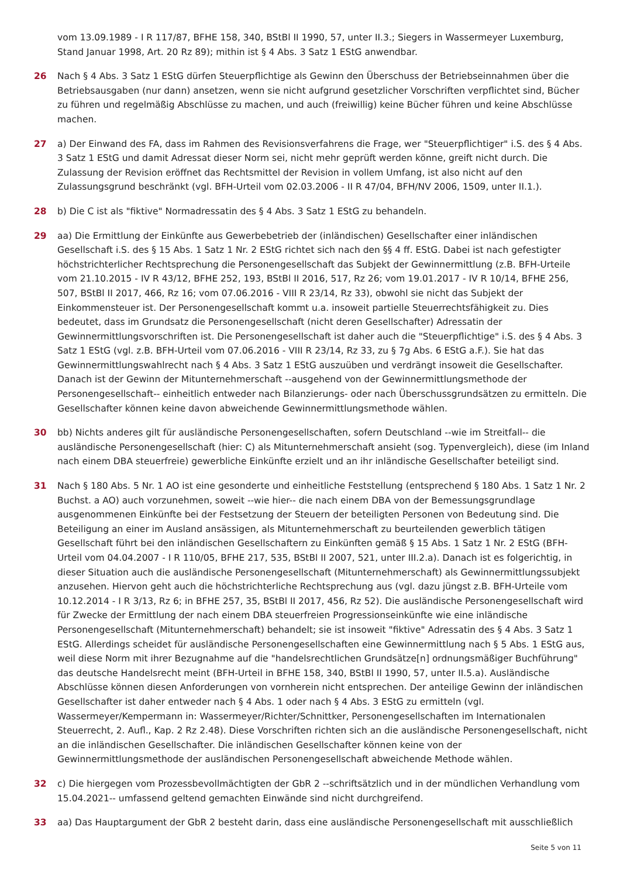vom 13.09.1989 - I R 117/87, BFHE 158, 340, BStBl II 1990, 57, unter II.3.; Siegers in Wassermeyer Luxemburg, Stand Januar 1998, Art. 20 Rz 89); mithin ist § 4 Abs. 3 Satz 1 EStG anwendbar.
26 Nach § 4 Abs. 3 Satz 1 EStG dürfen Steuerpflichtige als Gewinn den Überschuss der Betriebseinnahmen über die Betriebsausgaben (nur dann) ansetzen, wenn sie nicht aufgrund gesetzlicher Vorschriften verpflichtet sind, Bücher zu führen und regelmäßig Abschlüsse zu machen, und auch (freiwillig) keine Bücher führen und keine Abschlüsse machen.
27 a) Der Einwand des FA, dass im Rahmen des Revisionsverfahrens die Frage, wer "Steuerpflichtiger" i.S. des § 4 Abs. 3 Satz 1 EStG und damit Adressat dieser Norm sei, nicht mehr geprüft werden könne, greift nicht durch. Die Zulassung der Revision eröffnet das Rechtsmittel der Revision in vollem Umfang, ist also nicht auf den Zulassungsgrund beschränkt (vgl. BFH-Urteil vom 02.03.2006 - II R 47/04, BFH/NV 2006, 1509, unter II.1.).
28 b) Die C ist als "fiktive" Normadressatin des § 4 Abs. 3 Satz 1 EStG zu behandeln.
29 aa) Die Ermittlung der Einkünfte aus Gewerbebetrieb der (inländischen) Gesellschafter einer inländischen Gesellschaft i.S. des § 15 Abs. 1 Satz 1 Nr. 2 EStG richtet sich nach den §§ 4 ff. EStG. Dabei ist nach gefestigter höchstrichterlicher Rechtsprechung die Personengesellschaft das Subjekt der Gewinnermittlung (z.B. BFH-Urteile vom 21.10.2015 - IV R 43/12, BFHE 252, 193, BStBl II 2016, 517, Rz 26; vom 19.01.2017 - IV R 10/14, BFHE 256, 507, BStBl II 2017, 466, Rz 16; vom 07.06.2016 - VIII R 23/14, Rz 33), obwohl sie nicht das Subjekt der Einkommensteuer ist. Der Personengesellschaft kommt u.a. insoweit partielle Steuerrechtsfähigkeit zu. Dies bedeutet, dass im Grundsatz die Personengesellschaft (nicht deren Gesellschafter) Adressatin der Gewinnermittlungsvorschriften ist. Die Personengesellschaft ist daher auch die "Steuerpflichtige" i.S. des § 4 Abs. 3 Satz 1 EStG (vgl. z.B. BFH-Urteil vom 07.06.2016 - VIII R 23/14, Rz 33, zu § 7g Abs. 6 EStG a.F.). Sie hat das Gewinnermittlungswahlrecht nach § 4 Abs. 3 Satz 1 EStG auszuüben und verdrängt insoweit die Gesellschafter. Danach ist der Gewinn der Mitunternehmerschaft --ausgehend von der Gewinnermittlungsmethode der Personengesellschaft-- einheitlich entweder nach Bilanzierungs- oder nach Überschussgrundsätzen zu ermitteln. Die Gesellschafter können keine davon abweichende Gewinnermittlungsmethode wählen.
30 bb) Nichts anderes gilt für ausländische Personengesellschaften, sofern Deutschland --wie im Streitfall-- die ausländische Personengesellschaft (hier: C) als Mitunternehmerschaft ansieht (sog. Typenvergleich), diese (im Inland nach einem DBA steuerfreie) gewerbliche Einkünfte erzielt und an ihr inländische Gesellschafter beteiligt sind.
31 Nach § 180 Abs. 5 Nr. 1 AO ist eine gesonderte und einheitliche Feststellung (entsprechend § 180 Abs. 1 Satz 1 Nr. 2 Buchst. a AO) auch vorzunehmen, soweit --wie hier-- die nach einem DBA von der Bemessungsgrundlage ausgenommenen Einkünfte bei der Festsetzung der Steuern der beteiligten Personen von Bedeutung sind. Die Beteiligung an einer im Ausland ansässigen, als Mitunternehmerschaft zu beurteilenden gewerblich tätigen Gesellschaft führt bei den inländischen Gesellschaftern zu Einkünften gemäß § 15 Abs. 1 Satz 1 Nr. 2 EStG (BFH-Urteil vom 04.04.2007 - I R 110/05, BFHE 217, 535, BStBl II 2007, 521, unter III.2.a). Danach ist es folgerichtig, in dieser Situation auch die ausländische Personengesellschaft (Mitunternehmerschaft) als Gewinnermittlungssubjekt anzusehen. Hiervon geht auch die höchstrichterliche Rechtsprechung aus (vgl. dazu jüngst z.B. BFH-Urteile vom 10.12.2014 - I R 3/13, Rz 6; in BFHE 257, 35, BStBl II 2017, 456, Rz 52). Die ausländische Personengesellschaft wird für Zwecke der Ermittlung der nach einem DBA steuerfreien Progressionseinkünfte wie eine inländische Personengesellschaft (Mitunternehmerschaft) behandelt; sie ist insoweit "fiktive" Adressatin des § 4 Abs. 3 Satz 1 EStG. Allerdings scheidet für ausländische Personengesellschaften eine Gewinnermittlung nach § 5 Abs. 1 EStG aus, weil diese Norm mit ihrer Bezugnahme auf die "handelsrechtlichen Grundsätze[n] ordnungsmäßiger Buchführung" das deutsche Handelsrecht meint (BFH-Urteil in BFHE 158, 340, BStBl II 1990, 57, unter II.5.a). Ausländische Abschlüsse können diesen Anforderungen von vornherein nicht entsprechen. Der anteilige Gewinn der inländischen Gesellschafter ist daher entweder nach § 4 Abs. 1 oder nach § 4 Abs. 3 EStG zu ermitteln (vgl. Wassermeyer/Kempermann in: Wassermeyer/Richter/Schnittker, Personengesellschaften im Internationalen Steuerrecht, 2. Aufl., Kap. 2 Rz 2.48). Diese Vorschriften richten sich an die ausländische Personengesellschaft, nicht an die inländischen Gesellschafter. Die inländischen Gesellschafter können keine von der Gewinnermittlungsmethode der ausländischen Personengesellschaft abweichende Methode wählen.
32 c) Die hiergegen vom Prozessbevollmächtigten der GbR 2 --schriftsätzlich und in der mündlichen Verhandlung vom 15.04.2021-- umfassend geltend gemachten Einwände sind nicht durchgreifend.
33 aa) Das Hauptargument der GbR 2 besteht darin, dass eine ausländische Personengesellschaft mit ausschließlich
Seite 5 von 11